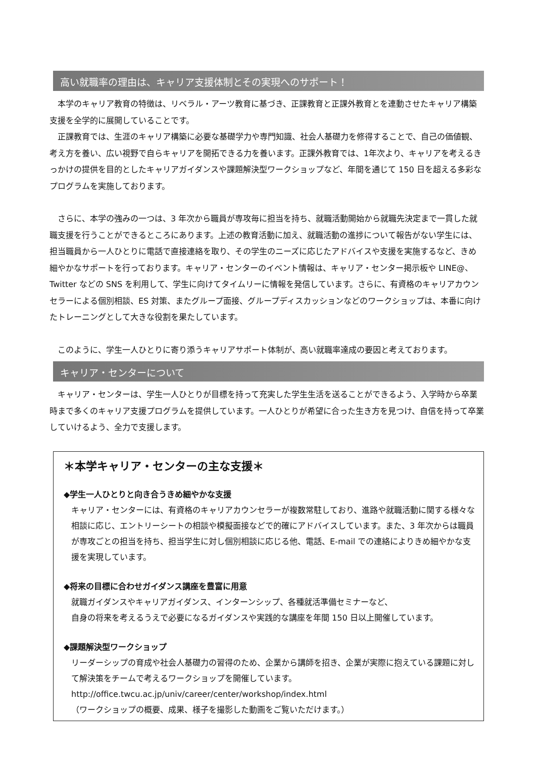高い就職率の理由は、キャリア支援体制とその実現へのサポート！
本学のキャリア教育の特徴は、リベラル・アーツ教育に基づき、正課教育と正課外教育とを連動させたキャリア構築支援を全学的に展開していることです。
正課教育では、生涯のキャリア構築に必要な基礎学力や専門知識、社会人基礎力を修得することで、自己の価値観、考え方を養い、広い視野で自らキャリアを開拓できる力を養います。正課外教育では、1年次より、キャリアを考えるきっかけの提供を目的としたキャリアガイダンスや課題解決型ワークショップなど、年間を通じて 150 日を超える多彩なプログラムを実施しております。
さらに、本学の強みの一つは、3 年次から職員が専攻毎に担当を持ち、就職活動開始から就職先決定まで一貫した就職支援を行うことができるところにあります。上述の教育活動に加え、就職活動の進捗について報告がない学生には、担当職員から一人ひとりに電話で直接連絡を取り、その学生のニーズに応じたアドバイスや支援を実施するなど、きめ細やかなサポートを行っております。キャリア・センターのイベント情報は、キャリア・センター掲示板や LINE@、Twitter などの SNS を利用して、学生に向けてタイムリーに情報を発信しています。さらに、有資格のキャリアカウンセラーによる個別相談、ES 対策、またグループ面接、グループディスカッションなどのワークショップは、本番に向けたトレーニングとして大きな役割を果たしています。
このように、学生一人ひとりに寄り添うキャリアサポート体制が、高い就職率達成の要因と考えております。
キャリア・センターについて
キャリア・センターは、学生一人ひとりが目標を持って充実した学生生活を送ることができるよう、入学時から卒業時まで多くのキャリア支援プログラムを提供しています。一人ひとりが希望に合った生き方を見つけ、自信を持って卒業していけるよう、全力で支援します。
＊本学キャリア・センターの主な支援＊
◆学生一人ひとりと向き合うきめ細やかな支援
キャリア・センターには、有資格のキャリアカウンセラーが複数常駐しており、進路や就職活動に関する様々な相談に応じ、エントリーシートの相談や模擬面接などで的確にアドバイスしています。また、3 年次からは職員が専攻ごとの担当を持ち、担当学生に対し個別相談に応じる他、電話、E-mail での連絡によりきめ細やかな支援を実現しています。
◆将来の目標に合わせガイダンス講座を豊富に用意
就職ガイダンスやキャリアガイダンス、インターンシップ、各種就活準備セミナーなど、
自身の将来を考えるうえで必要になるガイダンスや実践的な講座を年間 150 日以上開催しています。
◆課題解決型ワークショップ
リーダーシップの育成や社会人基礎力の習得のため、企業から講師を招き、企業が実際に抱えている課題に対して解決策をチームで考えるワークショップを開催しています。
http://office.twcu.ac.jp/univ/career/center/workshop/index.html
（ワークショップの概要、成果、様子を撮影した動画をご覧いただけます。）